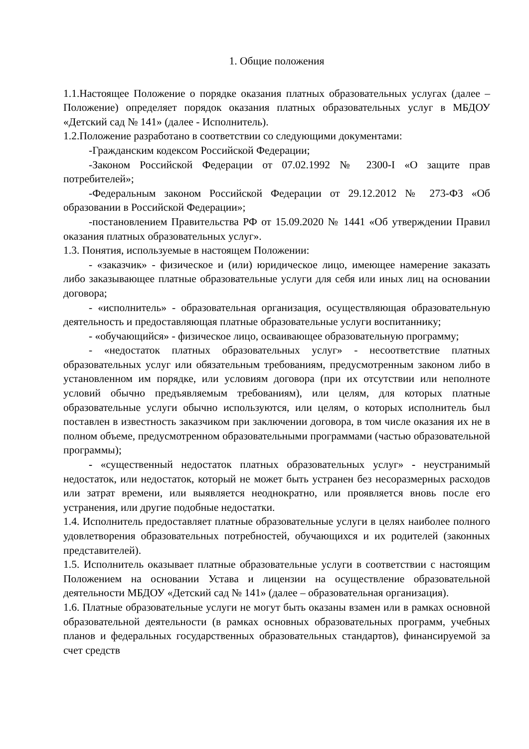1. Общие положения
1.1.Настоящее Положение о порядке оказания платных образовательных услугах (далее – Положение) определяет порядок оказания платных образовательных услуг в МБДОУ «Детский сад № 141» (далее - Исполнитель).
1.2.Положение разработано в соответствии со следующими документами:
-Гражданским кодексом Российской Федерации;
-Законом Российской Федерации от 07.02.1992 № 2300-I «О защите прав потребителей»;
-Федеральным законом Российской Федерации от 29.12.2012 № 273-ФЗ «Об образовании в Российской Федерации»;
-постановлением Правительства РФ от 15.09.2020 № 1441 «Об утверждении Правил оказания платных образовательных услуг».
1.3. Понятия, используемые в настоящем Положении:
- «заказчик» - физическое и (или) юридическое лицо, имеющее намерение заказать либо заказывающее платные образовательные услуги для себя или иных лиц на основании договора;
- «исполнитель» - образовательная организация, осуществляющая образовательную деятельность и предоставляющая платные образовательные услуги воспитаннику;
- «обучающийся» - физическое лицо, осваивающее образовательную программу;
- «недостаток платных образовательных услуг» - несоответствие платных образовательных услуг или обязательным требованиям, предусмотренным законом либо в установленном им порядке, или условиям договора (при их отсутствии или неполноте условий обычно предъявляемым требованиям), или целям, для которых платные образовательные услуги обычно используются, или целям, о которых исполнитель был поставлен в известность заказчиком при заключении договора, в том числе оказания их не в полном объеме, предусмотренном образовательными программами (частью образовательной программы);
- «существенный недостаток платных образовательных услуг» - неустранимый недостаток, или недостаток, который не может быть устранен без несоразмерных расходов или затрат времени, или выявляется неоднократно, или проявляется вновь после его устранения, или другие подобные недостатки.
1.4. Исполнитель предоставляет платные образовательные услуги в целях наиболее полного удовлетворения образовательных потребностей, обучающихся и их родителей (законных представителей).
1.5. Исполнитель оказывает платные образовательные услуги в соответствии с настоящим Положением на основании Устава и лицензии на осуществление образовательной деятельности МБДОУ «Детский сад № 141» (далее – образовательная организация).
1.6. Платные образовательные услуги не могут быть оказаны взамен или в рамках основной образовательной деятельности (в рамках основных образовательных программ, учебных планов и федеральных государственных образовательных стандартов), финансируемой за счет средств